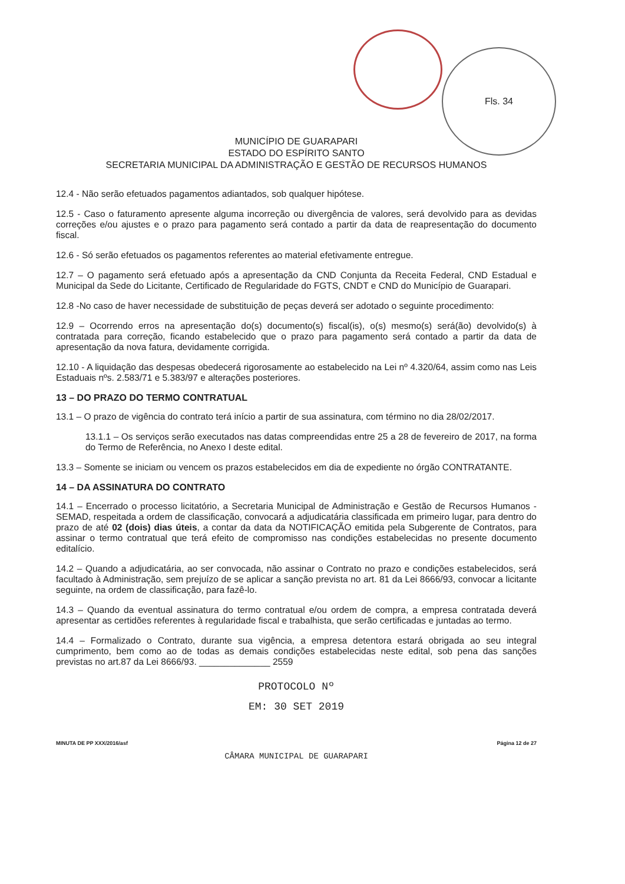Fls. 34
MUNICÍPIO DE GUARAPARI
ESTADO DO ESPÍRITO SANTO
SECRETARIA MUNICIPAL DA ADMINISTRAÇÃO E GESTÃO DE RECURSOS HUMANOS
12.4 - Não serão efetuados pagamentos adiantados, sob qualquer hipótese.
12.5 - Caso o faturamento apresente alguma incorreção ou divergência de valores, será devolvido para as devidas correções e/ou ajustes e o prazo para pagamento será contado a partir da data de reapresentação do documento fiscal.
12.6 - Só serão efetuados os pagamentos referentes ao material efetivamente entregue.
12.7 – O pagamento será efetuado após a apresentação da CND Conjunta da Receita Federal, CND Estadual e Municipal da Sede do Licitante, Certificado de Regularidade do FGTS, CNDT e CND do Município de Guarapari.
12.8 -No caso de haver necessidade de substituição de peças deverá ser adotado o seguinte procedimento:
12.9 – Ocorrendo erros na apresentação do(s) documento(s) fiscal(is), o(s) mesmo(s) será(ão) devolvido(s) à contratada para correção, ficando estabelecido que o prazo para pagamento será contado a partir da data de apresentação da nova fatura, devidamente corrigida.
12.10 - A liquidação das despesas obedecerá rigorosamente ao estabelecido na Lei nº 4.320/64, assim como nas Leis Estaduais nºs. 2.583/71 e 5.383/97 e alterações posteriores.
13 – DO PRAZO DO TERMO CONTRATUAL
13.1 – O prazo de vigência do contrato terá início a partir de sua assinatura, com término no dia 28/02/2017.
13.1.1 – Os serviços serão executados nas datas compreendidas entre 25 a 28 de fevereiro de 2017, na forma do Termo de Referência, no Anexo I deste edital.
13.3 – Somente se iniciam ou vencem os prazos estabelecidos em dia de expediente no órgão CONTRATANTE.
14 – DA ASSINATURA DO CONTRATO
14.1 – Encerrado o processo licitatório, a Secretaria Municipal de Administração e Gestão de Recursos Humanos - SEMAD, respeitada a ordem de classificação, convocará a adjudicatária classificada em primeiro lugar, para dentro do prazo de até 02 (dois) dias úteis, a contar da data da NOTIFICAÇÃO emitida pela Subgerente de Contratos, para assinar o termo contratual que terá efeito de compromisso nas condições estabelecidas no presente documento editalício.
14.2 – Quando a adjudicatária, ao ser convocada, não assinar o Contrato no prazo e condições estabelecidos, será facultado à Administração, sem prejuízo de se aplicar a sanção prevista no art. 81 da Lei 8666/93, convocar a licitante seguinte, na ordem de classificação, para fazê-lo.
14.3 – Quando da eventual assinatura do termo contratual e/ou ordem de compra, a empresa contratada deverá apresentar as certidões referentes à regularidade fiscal e trabalhista, que serão certificadas e juntadas ao termo.
14.4 – Formalizado o Contrato, durante sua vigência, a empresa detentora estará obrigada ao seu integral cumprimento, bem como ao de todas as demais condições estabelecidas neste edital, sob pena das sanções previstas no art.87 da Lei 8666/93. ______________ 2559
PROTOCOLO Nº
EM: 30 SET 2019
MINUTA DE PP XXX/2016/asf Página 12 de 27
CÂMARA MUNICIPAL DE GUARAPARI